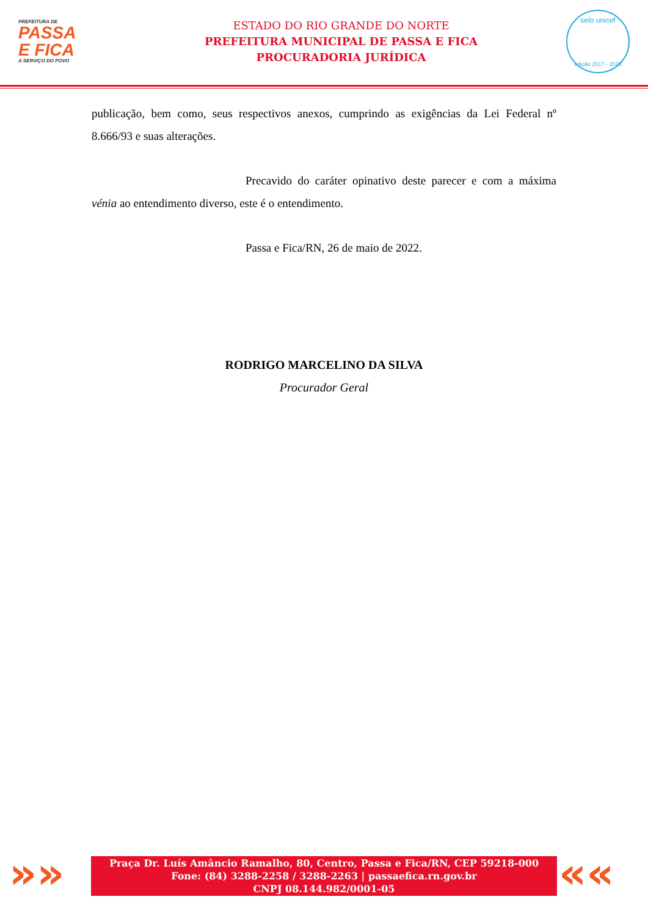PREFEITURA DE
PASSA
E FICA
A SERVIÇO DO POVO
ESTADO DO RIO GRANDE DO NORTE
PREFEITURA MUNICIPAL DE PASSA E FICA
PROCURADORIA JURÍDICA
selo unicef
edição 2017 - 2020
publicação, bem como, seus respectivos anexos, cumprindo as exigências da Lei Federal nº 8.666/93 e suas alterações.
Precavido do caráter opinativo deste parecer e com a máxima vénia ao entendimento diverso, este é o entendimento.
Passa e Fica/RN, 26 de maio de 2022.
RODRIGO MARCELINO DA SILVA
Procurador Geral
»»
Praça Dr. Luís Amâncio Ramalho, 80, Centro, Passa e Fica/RN, CEP 59218-000
Fone: (84) 3288-2258 / 3288-2263 | passaefica.rn.gov.br
CNPJ 08.144.982/0001-05
««